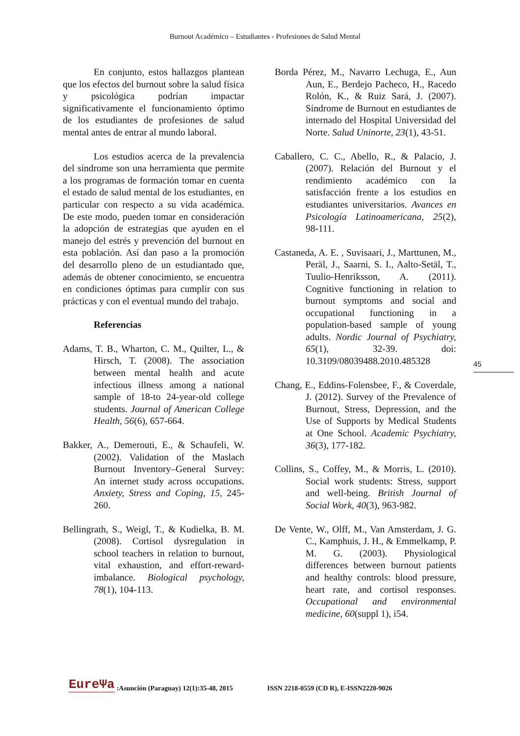Burnout Académico – Estudiantes - Profesiones de Salud Mental
En conjunto, estos hallazgos plantean que los efectos del burnout sobre la salud física y psicológica podrían impactar significativamente el funcionamiento óptimo de los estudiantes de profesiones de salud mental antes de entrar al mundo laboral.
Los estudios acerca de la prevalencia del síndrome son una herramienta que permite a los programas de formación tomar en cuenta el estado de salud mental de los estudiantes, en particular con respecto a su vida académica. De este modo, pueden tomar en consideración la adopción de estrategias que ayuden en el manejo del estrés y prevención del burnout en esta población. Así dan paso a la promoción del desarrollo pleno de un estudiantado que, además de obtener conocimiento, se encuentra en condiciones óptimas para cumplir con sus prácticas y con el eventual mundo del trabajo.
Referencias
Adams, T. B., Wharton, C. M., Quilter, L., & Hirsch, T. (2008). The association between mental health and acute infectious illness among a national sample of 18-to 24-year-old college students. Journal of American College Health, 56(6), 657-664.
Bakker, A., Demerouti, E., & Schaufeli, W. (2002). Validation of the Maslach Burnout Inventory–General Survey: An internet study across occupations. Anxiety, Stress and Coping, 15, 245-260.
Bellingrath, S., Weigl, T., & Kudielka, B. M. (2008). Cortisol dysregulation in school teachers in relation to burnout, vital exhaustion, and effort-reward-imbalance. Biological psychology, 78(1), 104-113.
Borda Pérez, M., Navarro Lechuga, E., Aun Aun, E., Berdejo Pacheco, H., Racedo Rolón, K., & Ruiz Sará, J. (2007). Síndrome de Burnout en estudiantes de internado del Hospital Universidad del Norte. Salud Uninorte, 23(1), 43-51.
Caballero, C. C., Abello, R., & Palacio, J. (2007). Relación del Burnout y el rendimiento académico con la satisfacción frente a los estudios en estudiantes universitarios. Avances en Psicología Latinoamericana, 25(2), 98-111.
Castaneda, A. E. , Suvisaari, J., Marttunen, M., Peräl, J., Saarni, S. I., Aalto-Setäl, T., Tuulio-Henriksson, A. (2011). Cognitive functioning in relation to burnout symptoms and social and occupational functioning in a population-based sample of young adults. Nordic Journal of Psychiatry, 65(1), 32-39. doi: 10.3109/08039488.2010.485328
Chang, E., Eddins-Folensbee, F., & Coverdale, J. (2012). Survey of the Prevalence of Burnout, Stress, Depression, and the Use of Supports by Medical Students at One School. Academic Psychiatry, 36(3), 177-182.
Collins, S., Coffey, M., & Morris, L. (2010). Social work students: Stress, support and well-being. British Journal of Social Work, 40(3), 963-982.
De Vente, W., Olff, M., Van Amsterdam, J. G. C., Kamphuis, J. H., & Emmelkamp, P. M. G. (2003). Physiological differences between burnout patients and healthy controls: blood pressure, heart rate, and cortisol responses. Occupational and environmental medicine, 60(suppl 1), i54.
45
EureΨa:Asunción (Paraguay) 12(1):35-48, 2015 ISSN 2218-0559 (CD R), E-ISSN2220-9026